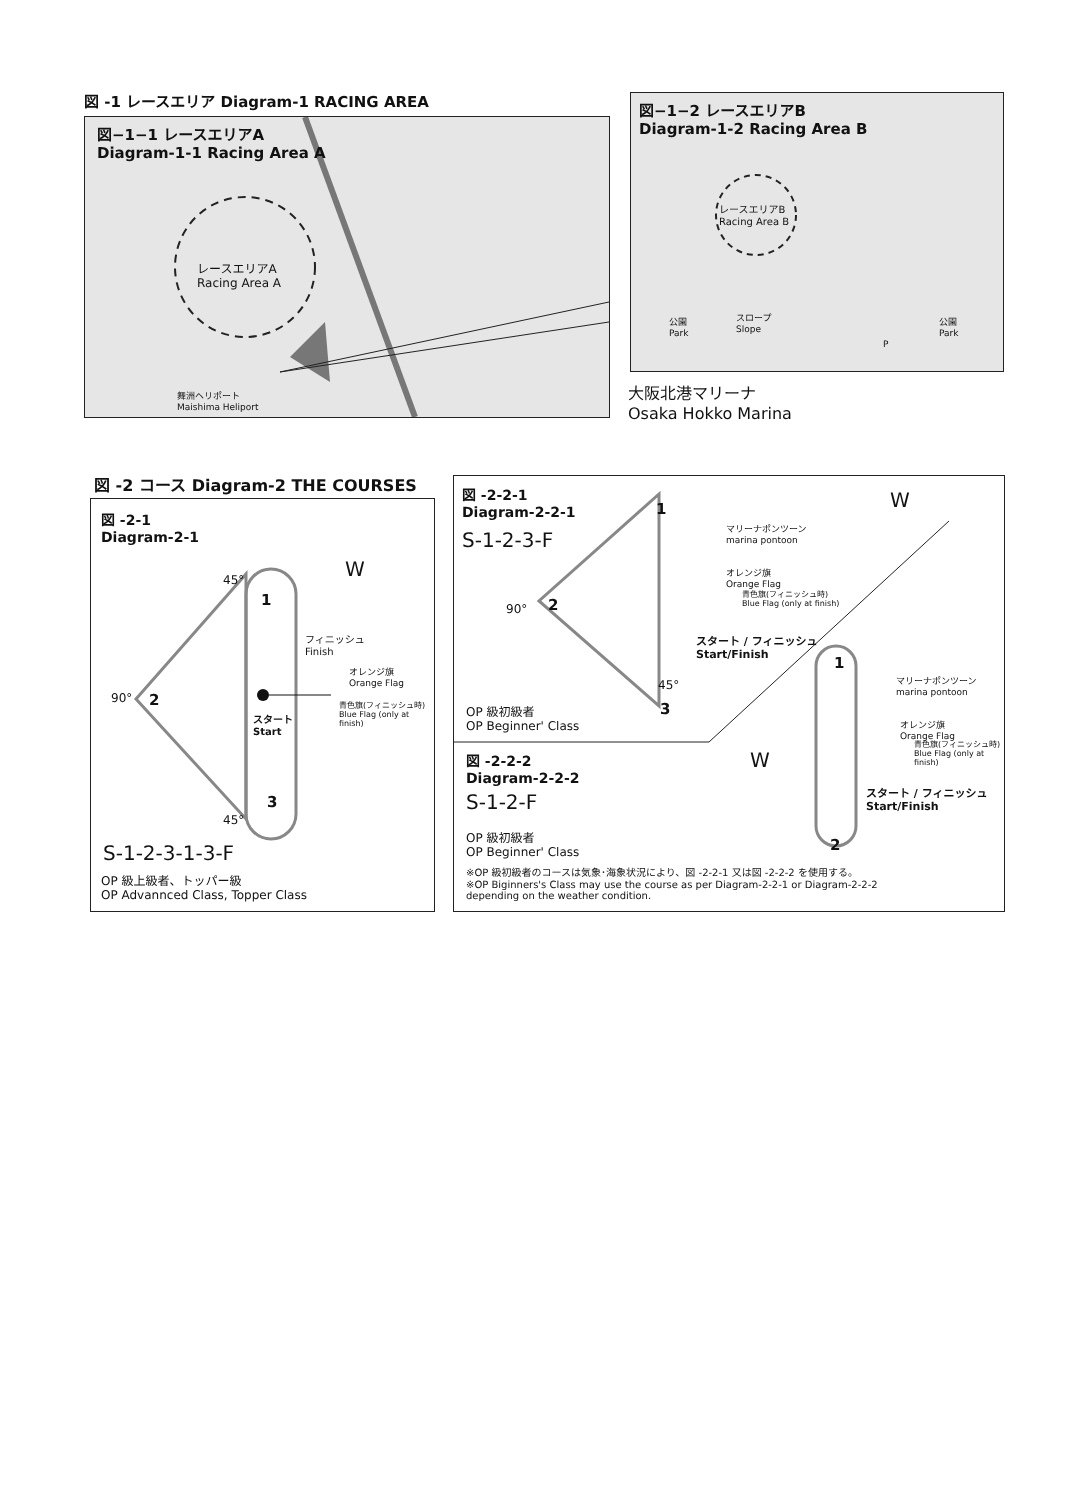図 -1 レースエリア Diagram-1 RACING AREA
図−1−1 レースエリアA
Diagram-1-1 Racing Area A
レースエリアA
Racing Area A
舞洲ヘリポート
Maishima Heliport
図−1−2 レースエリアB
Diagram-1-2 Racing Area B
レースエリアB
Racing Area B
公園
Park
スロープ
Slope
公園
Park
P
大阪北港マリーナ
Osaka Hokko Marina
図 -2 コース Diagram-2 THE COURSES
図 -2-1
Diagram-2-1
W
45°
1
フィニッシュ
Finish
オレンジ旗
Orange Flag
90° 2
青色旗(フィニッシュ時)
Blue Flag (only at finish)
スタート
Start
3
45°
S-1-2-3-1-3-F
OP 級上級者、トッパー級
OP Advannced Class, Topper Class
図 -2-2-1
Diagram-2-2-1
S-1-2-3-F
W
1
マリーナポンツーン
marina pontoon
オレンジ旗
Orange Flag
青色旗(フィニッシュ時)
Blue Flag (only at finish)
90° 2
スタート / フィニッシュ
Start/Finish
1
マリーナポンツーン
marina pontoon
45°
3
OP 級初級者
OP Beginner' Class
オレンジ旗
Orange Flag
青色旗(フィニッシュ時)
Blue Flag (only at finish)
図 -2-2-2
Diagram-2-2-2
W
スタート / フィニッシュ
Start/Finish
S-1-2-F
OP 級初級者
OP Beginner' Class
2
※OP 級初級者のコースは気象･海象状況により、図 -2-2-1 又は図 -2-2-2 を使用する。
※OP Biginners's Class may use the course as per Diagram-2-2-1 or Diagram-2-2-2
depending on the weather condition.